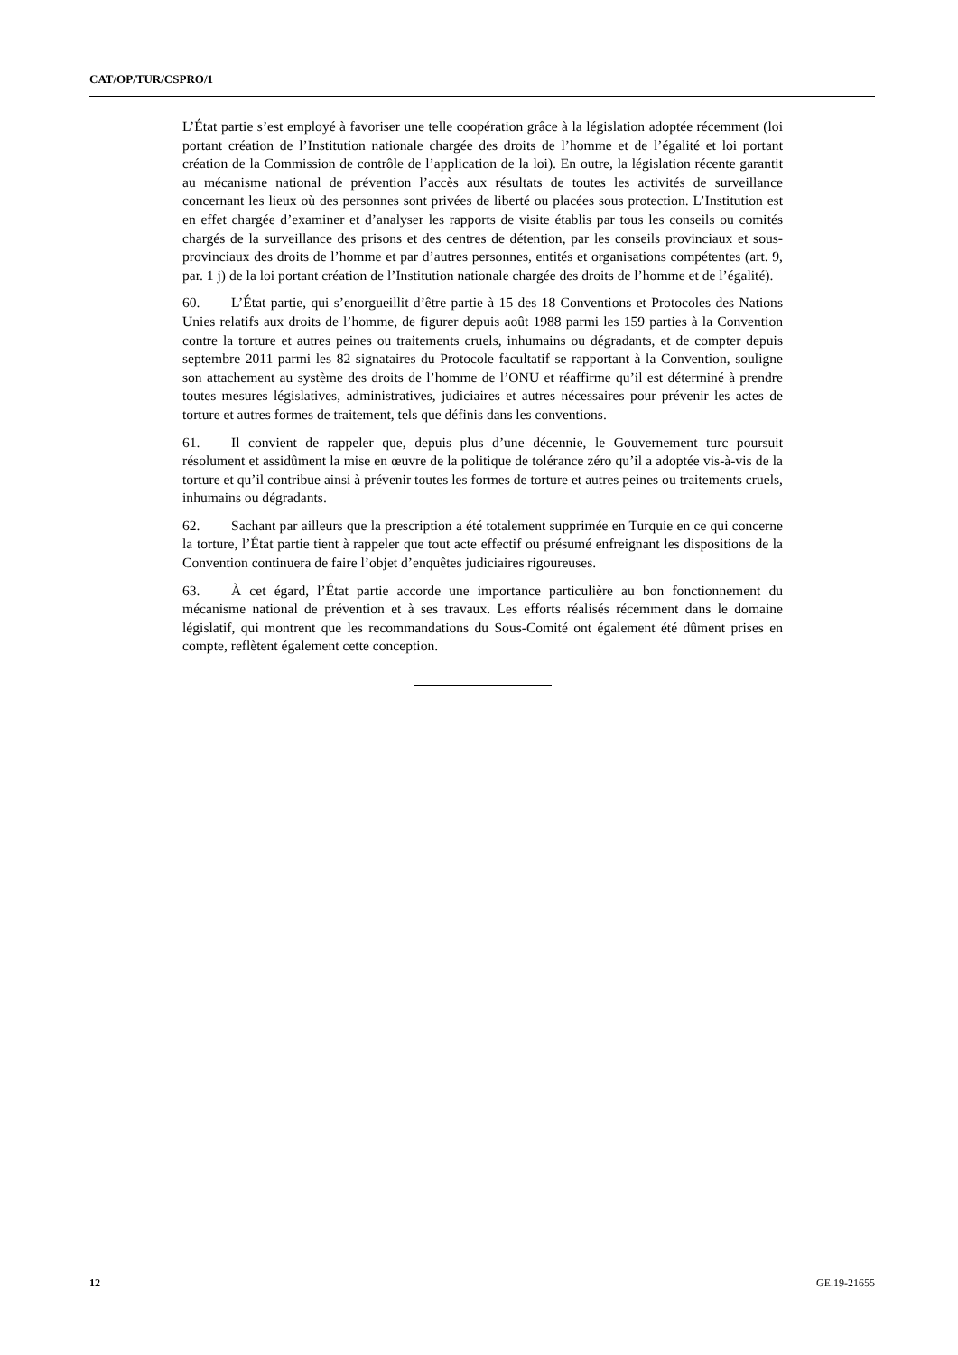CAT/OP/TUR/CSPRO/1
L’État partie s’est employé à favoriser une telle coopération grâce à la législation adoptée récemment (loi portant création de l’Institution nationale chargée des droits de l’homme et de l’égalité et loi portant création de la Commission de contrôle de l’application de la loi). En outre, la législation récente garantit au mécanisme national de prévention l’accès aux résultats de toutes les activités de surveillance concernant les lieux où des personnes sont privées de liberté ou placées sous protection. L’Institution est en effet chargée d’examiner et d’analyser les rapports de visite établis par tous les conseils ou comités chargés de la surveillance des prisons et des centres de détention, par les conseils provinciaux et sous-provinciaux des droits de l’homme et par d’autres personnes, entités et organisations compétentes (art. 9, par. 1 j) de la loi portant création de l’Institution nationale chargée des droits de l’homme et de l’égalité).
60. L’État partie, qui s’enorgueillit d’être partie à 15 des 18 Conventions et Protocoles des Nations Unies relatifs aux droits de l’homme, de figurer depuis août 1988 parmi les 159 parties à la Convention contre la torture et autres peines ou traitements cruels, inhumains ou dégradants, et de compter depuis septembre 2011 parmi les 82 signataires du Protocole facultatif se rapportant à la Convention, souligne son attachement au système des droits de l’homme de l’ONU et réaffirme qu’il est déterminé à prendre toutes mesures législatives, administratives, judiciaires et autres nécessaires pour prévenir les actes de torture et autres formes de traitement, tels que définis dans les conventions.
61. Il convient de rappeler que, depuis plus d’une décennie, le Gouvernement turc poursuit résolument et assidûment la mise en œuvre de la politique de tolérance zéro qu’il a adoptée vis-à-vis de la torture et qu’il contribue ainsi à prévenir toutes les formes de torture et autres peines ou traitements cruels, inhumains ou dégradants.
62. Sachant par ailleurs que la prescription a été totalement supprimée en Turquie en ce qui concerne la torture, l’État partie tient à rappeler que tout acte effectif ou présumé enfreignant les dispositions de la Convention continuera de faire l’objet d’enquêtes judiciaires rigoureuses.
63. À cet égard, l’État partie accorde une importance particulière au bon fonctionnement du mécanisme national de prévention et à ses travaux. Les efforts réalisés récemment dans le domaine législatif, qui montrent que les recommandations du Sous-Comité ont également été dûment prises en compte, reflètent également cette conception.
12 GE.19-21655